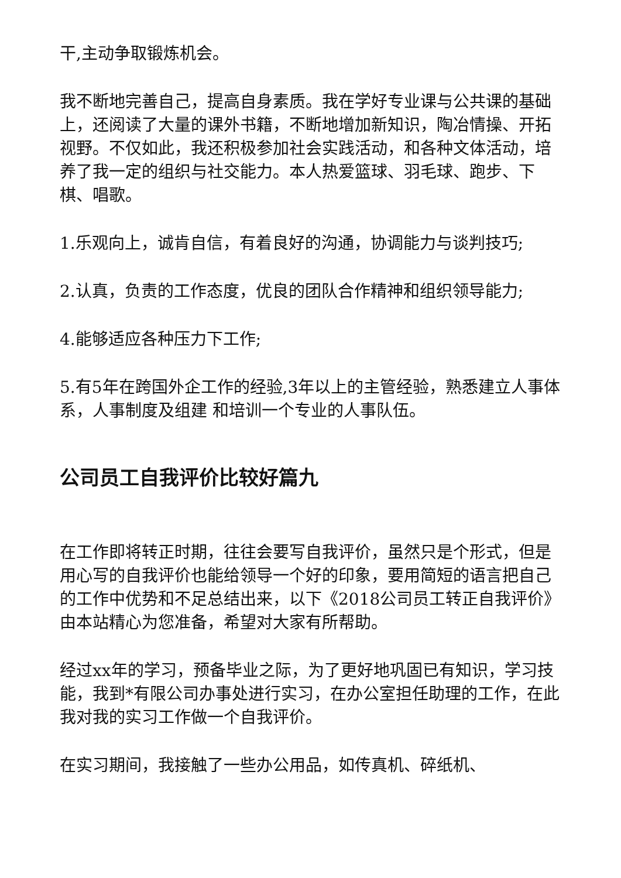干,主动争取锻炼机会。
我不断地完善自己，提高自身素质。我在学好专业课与公共课的基础上，还阅读了大量的课外书籍，不断地增加新知识，陶冶情操、开拓视野。不仅如此，我还积极参加社会实践活动，和各种文体活动，培养了我一定的组织与社交能力。本人热爱篮球、羽毛球、跑步、下棋、唱歌。
1.乐观向上，诚肯自信，有着良好的沟通，协调能力与谈判技巧;
2.认真，负责的工作态度，优良的团队合作精神和组织领导能力;
4.能够适应各种压力下工作;
5.有5年在跨国外企工作的经验,3年以上的主管经验，熟悉建立人事体系，人事制度及组建 和培训一个专业的人事队伍。
公司员工自我评价比较好篇九
在工作即将转正时期，往往会要写自我评价，虽然只是个形式，但是用心写的自我评价也能给领导一个好的印象，要用简短的语言把自己的工作中优势和不足总结出来，以下《2018公司员工转正自我评价》由本站精心为您准备，希望对大家有所帮助。
经过xx年的学习，预备毕业之际，为了更好地巩固已有知识，学习技能，我到*有限公司办事处进行实习，在办公室担任助理的工作，在此我对我的实习工作做一个自我评价。
在实习期间，我接触了一些办公用品，如传真机、碎纸机、